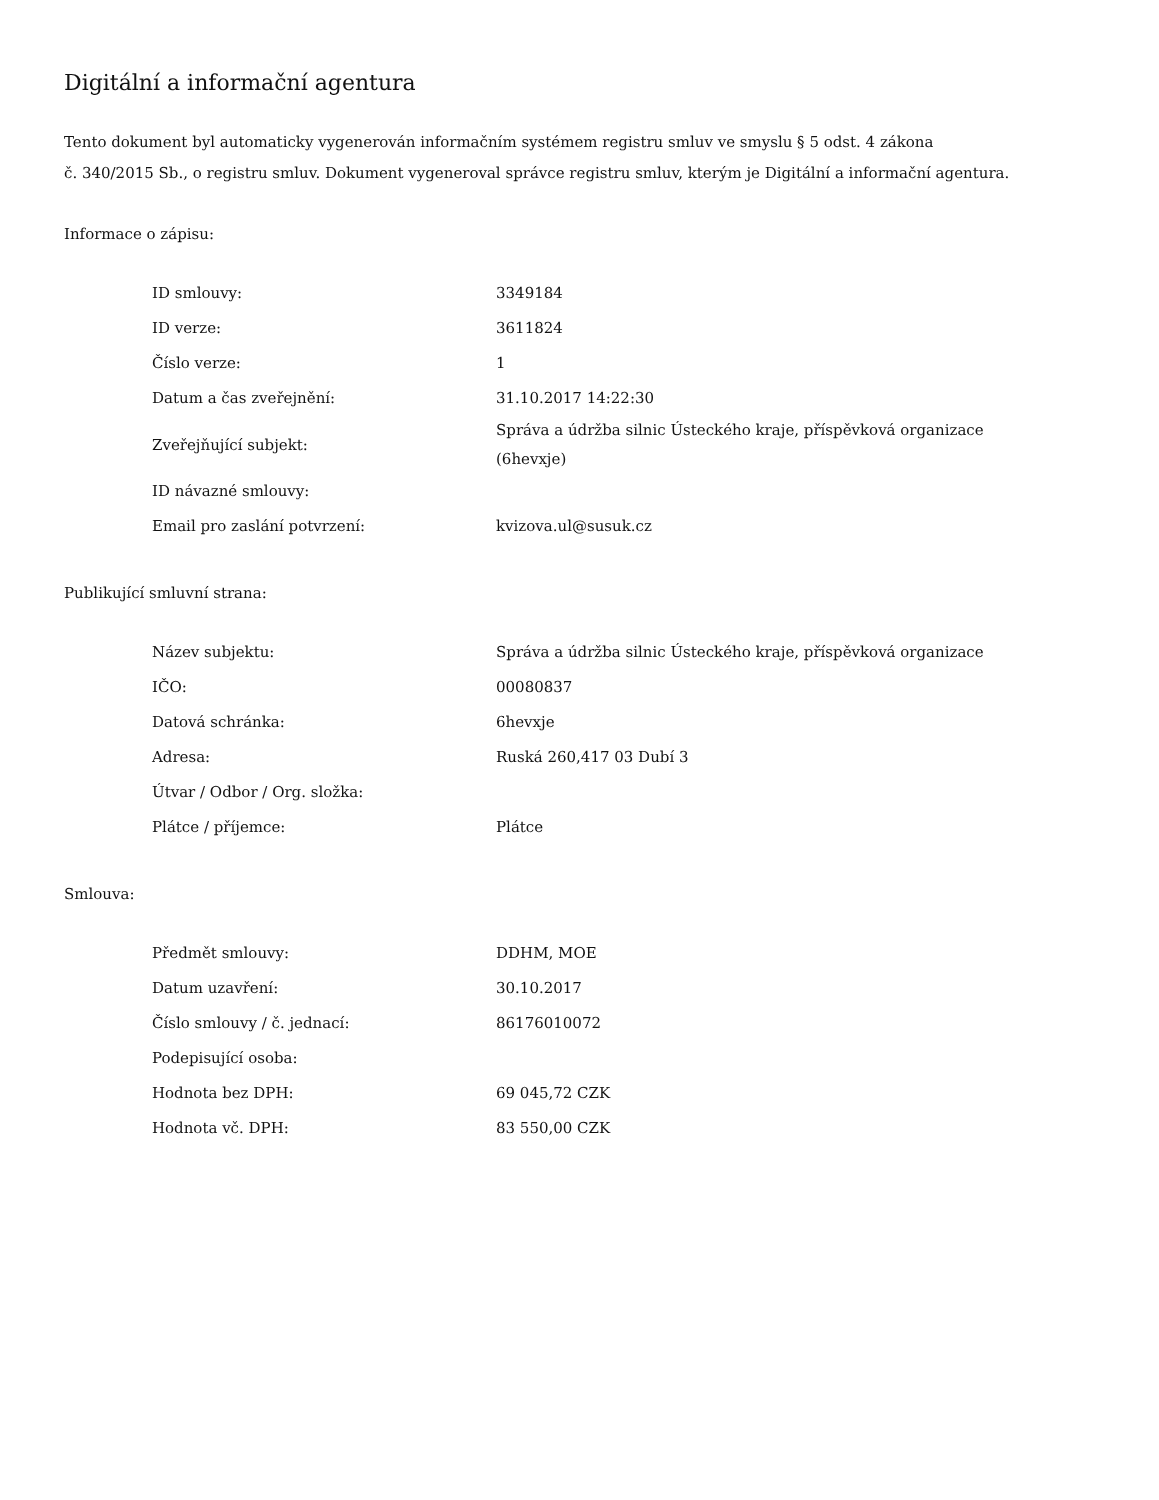Digitální a informační agentura
Tento dokument byl automaticky vygenerován informačním systémem registru smluv ve smyslu § 5 odst. 4 zákona
č. 340/2015 Sb., o registru smluv. Dokument vygeneroval správce registru smluv, kterým je Digitální a informační agentura.
Informace o zápisu:
| ID smlouvy: | 3349184 |
| ID verze: | 3611824 |
| Číslo verze: | 1 |
| Datum a čas zveřejnění: | 31.10.2017 14:22:30 |
| Zveřejňující subjekt: | Správa a údržba silnic Ústeckého kraje, příspěvková organizace (6hevxje) |
| ID návazné smlouvy: | |
| Email pro zaslání potvrzení: | kvizova.ul@susuk.cz |
Publikující smluvní strana:
| Název subjektu: | Správa a údržba silnic Ústeckého kraje, příspěvková organizace |
| IČO: | 00080837 |
| Datová schránka: | 6hevxje |
| Adresa: | Ruská 260,417 03 Dubí 3 |
| Útvar / Odbor / Org. složka: | |
| Plátce / příjemce: | Plátce |
Smlouva:
| Předmět smlouvy: | DDHM, MOE |
| Datum uzavření: | 30.10.2017 |
| Číslo smlouvy / č. jednací: | 86176010072 |
| Podepisující osoba: | |
| Hodnota bez DPH: | 69 045,72 CZK |
| Hodnota vč. DPH: | 83 550,00 CZK |